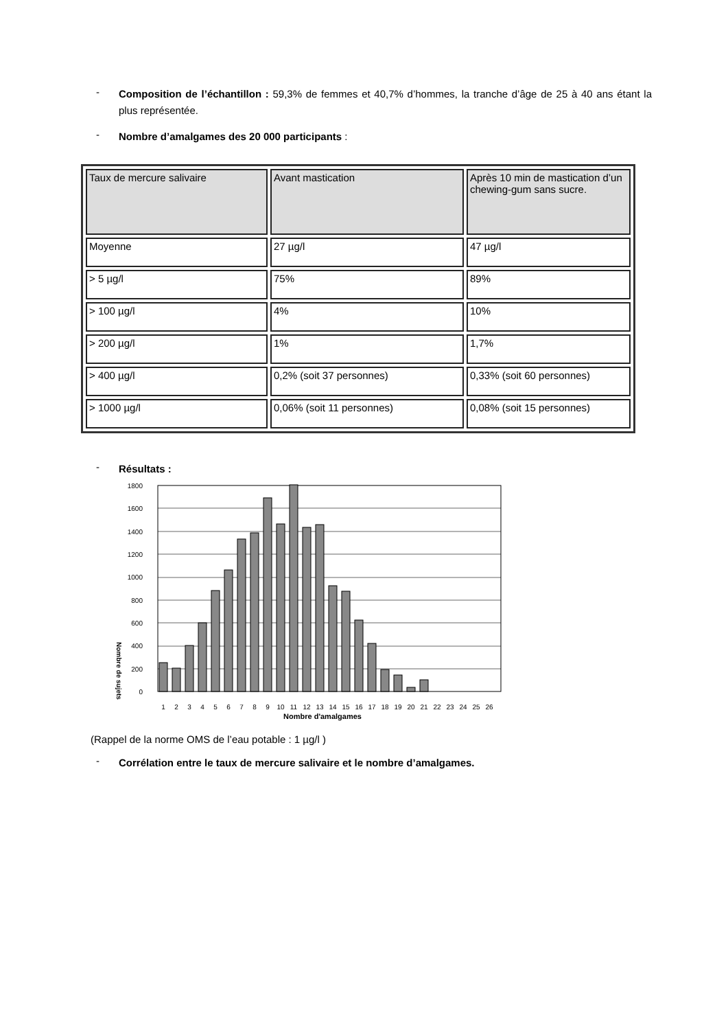- Composition de l’échantillon : 59,3% de femmes et 40,7% d’hommes, la tranche d’âge de 25 à 40 ans étant la plus représentée.
- Nombre d’amalgames des 20 000 participants :
| Taux de mercure salivaire | Avant mastication | Après 10 min de mastication d’un chewing-gum sans sucre. |
| Moyenne | 27 µg/l | 47 µg/l |
| > 5 µg/l | 75% | 89% |
| > 100 µg/l | 4% | 10% |
| > 200 µg/l | 1% | 1,7% |
| > 400 µg/l | 0,2% (soit 37 personnes) | 0,33% (soit 60 personnes) |
| > 1000 µg/l | 0,06% (soit 11 personnes) | 0,08% (soit 15 personnes) |
- Résultats :
Nombre de sujets
0
200
400
600
800
1000
1200
1400
1600
1800
1
2
3
4
5
6
7
8
9
10
11
12
13
14
15
16
17
18
19
20
21
22
23
24
25
26
Nombre d'amalgames
(Rappel de la norme OMS de l’eau potable : 1 µg/l )
- Corrélation entre le taux de mercure salivaire et le nombre d’amalgames.